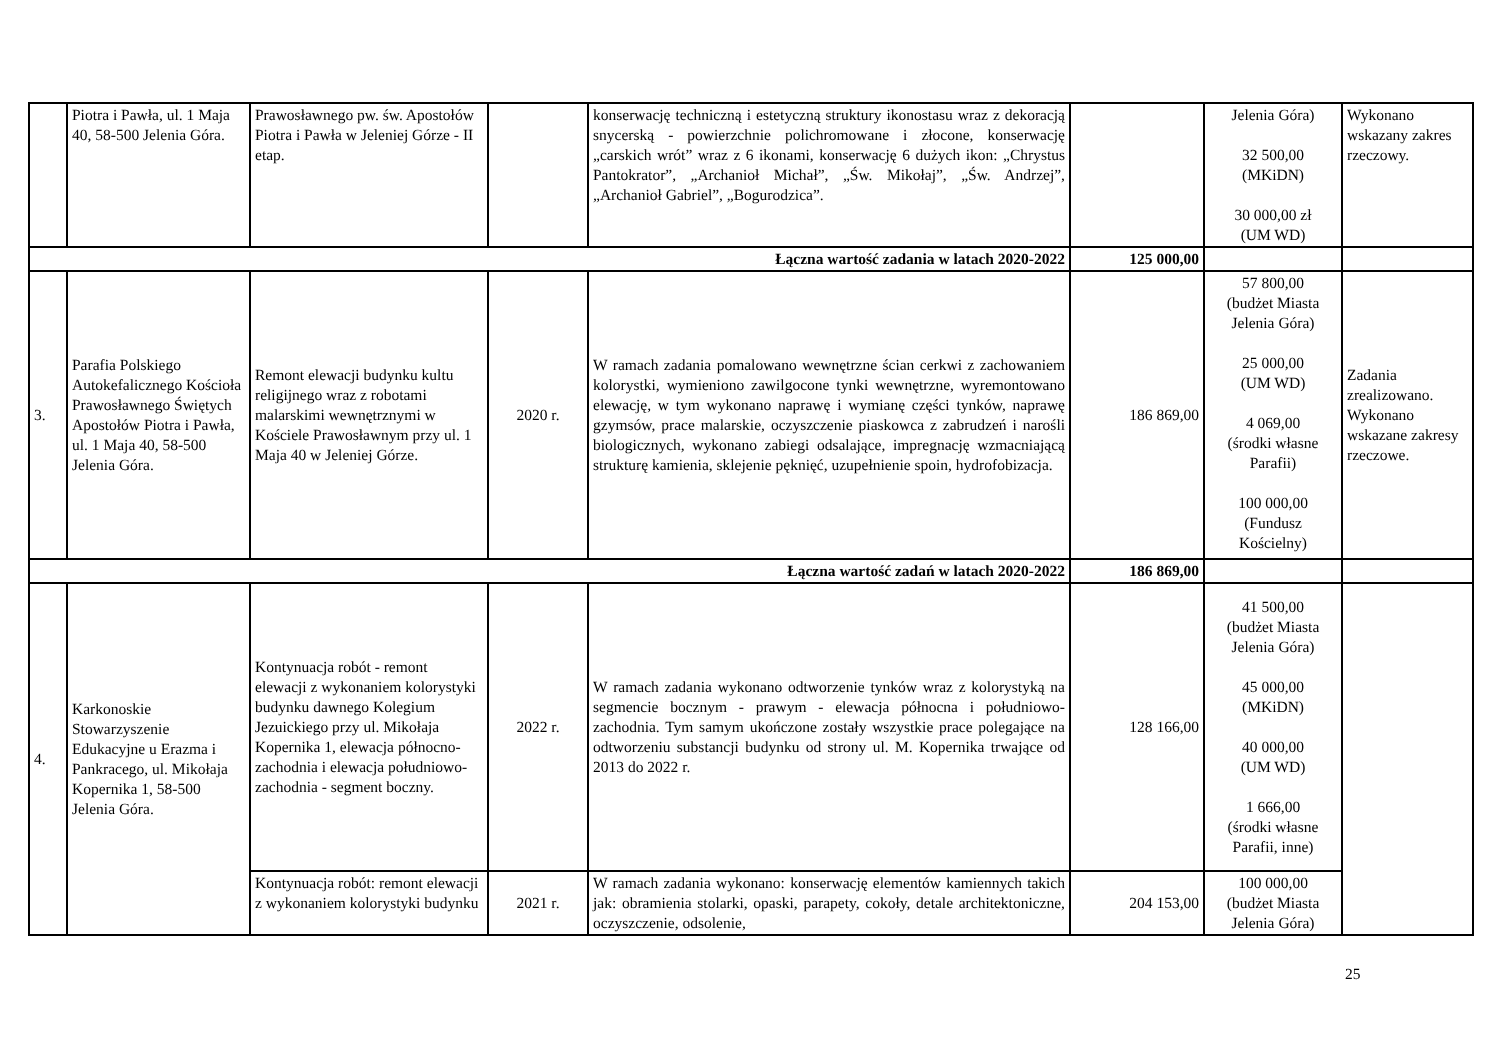| | Piotra i Pawła, ul. 1 Maja 40, 58-500 Jelenia Góra. | Prawosławnego pw. św. Apostołów Piotra i Pawła w Jeleniej Górze - II etap. | | konserwację techniczną i estetyczną struktury ikonostasu wraz z dekoracją snycerską - powierzchnie polichromowane i złocone, konserwację „carskich wrót” wraz z 6 ikonami, konserwację 6 dużych ikon: „Chrystus Pantokrator”, „Archanioł Michał”, „Św. Mikołaj”, „Św. Andrzej”, „Archanioł Gabriel”, „Bogurodzica”. | | Jelenia Góra) 32 500,00 (MKiDN) 30 000,00 zł (UM WD) | Wykonano wskazany zakres rzeczowy. |
| Łączna wartość zadania w latach 2020-2022 | | | | | 125 000,00 | | |
| 3. | Parafia Polskiego Autokefalicznego Kościoła Prawosławnego Świętych Apostołów Piotra i Pawła, ul. 1 Maja 40, 58-500 Jelenia Góra. | Remont elewacji budynku kultu religijnego wraz z robotami malarskimi wewnętrznymi w Kościele Prawosławnym przy ul. 1 Maja 40 w Jeleniej Górze. | 2020 r. | W ramach zadania pomalowano wewnętrzne ścian cerkwi z zachowaniem kolorystki, wymieniono zawilgocone tynki wewnętrzne, wyremontowano elewację, w tym wykonano naprawę i wymianę części tynków, naprawę gzymsów, prace malarskie, oczyszczenie piaskowca z zabrudzeń i narośli biologicznych, wykonano zabiegi odsalające, impregnację wzmacniającą strukturę kamienia, sklejenie pęknięć, uzupełnienie spoin, hydrofobizacja. | 186 869,00 | 57 800,00 (budżet Miasta Jelenia Góra) 25 000,00 (UM WD) 4 069,00 (środki własne Parafii) 100 000,00 (Fundusz Kościelny) | Zadania zrealizowano. Wykonano wskazane zakresy rzeczowe. |
| Łączna wartość zadań w latach 2020-2022 | | | | | 186 869,00 | | |
| 4. | Karkonoskie Stowarzyszenie Edukacyjne u Erazma i Pankracego, ul. Mikołaja Kopernika 1, 58-500 Jelenia Góra. | Kontynuacja robót - remont elewacji z wykonaniem kolorystyki budynku dawnego Kolegium Jezuickiego przy ul. Mikołaja Kopernika 1, elewacja północno-zachodnia i elewacja południowo-zachodnia - segment boczny. | 2022 r. | W ramach zadania wykonano odtworzenie tynków wraz z kolorystyką na segmencie bocznym - prawym - elewacja północna i południowo-zachodnia. Tym samym ukończone zostały wszystkie prace polegające na odtworzeniu substancji budynku od strony ul. M. Kopernika trwające od 2013 do 2022 r. | 128 166,00 | 41 500,00 (budżet Miasta Jelenia Góra) 45 000,00 (MKiDN) 40 000,00 (UM WD) 1 666,00 (środki własne Parafii, inne) | |
| | | Kontynuacja robót: remont elewacji z wykonaniem kolorystyki budynku | 2021 r. | W ramach zadania wykonano: konserwację elementów kamiennych takich jak: obramienia stolarki, opaski, parapety, cokoły, detale architektoniczne, oczyszczenie, odsolenie, | 204 153,00 | 100 000,00 (budżet Miasta Jelenia Góra) | |
25